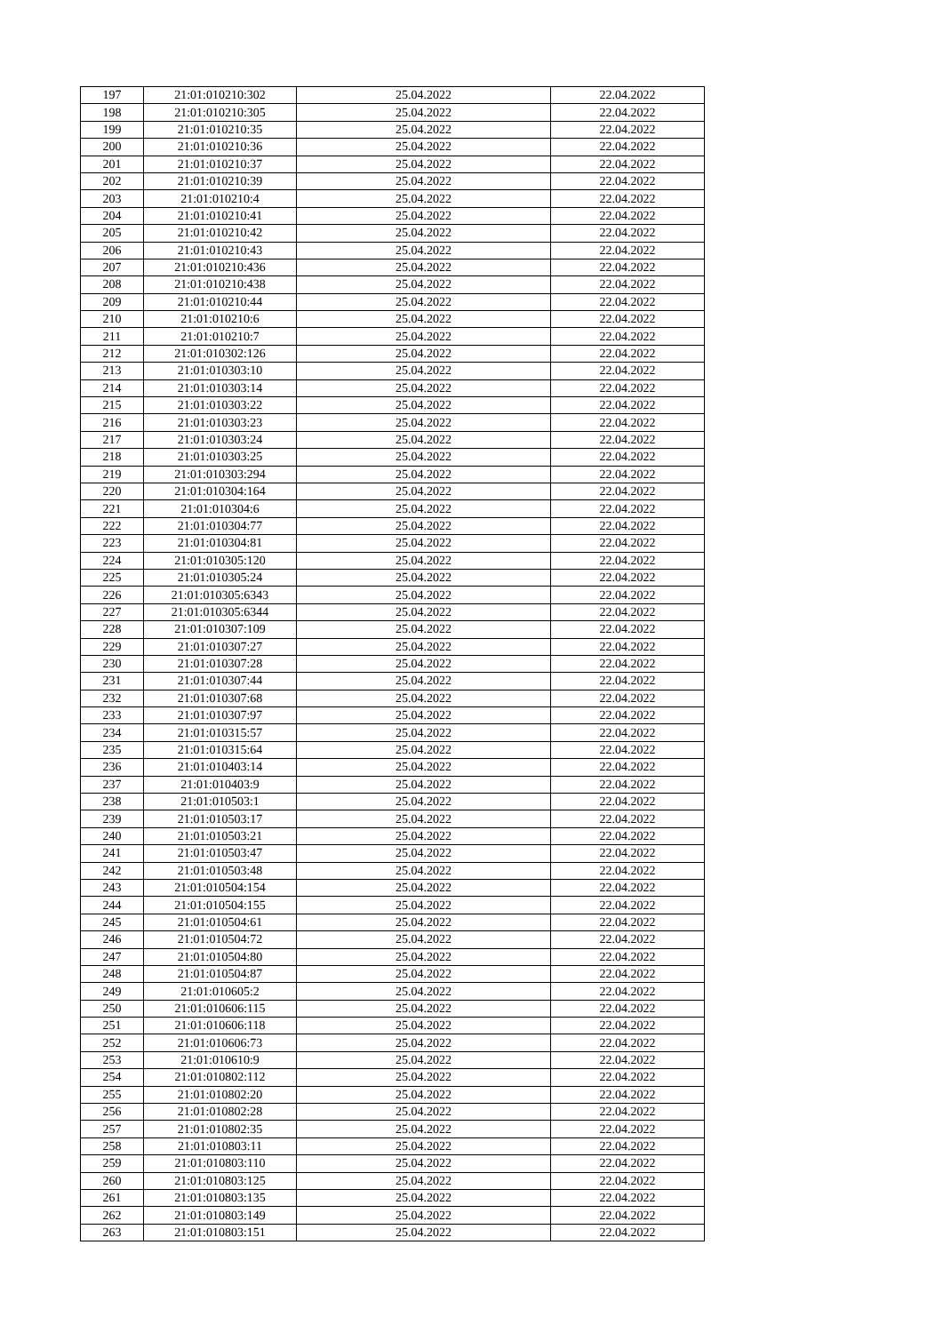| 197 | 21:01:010210:302 | 25.04.2022 | 22.04.2022 |
| 198 | 21:01:010210:305 | 25.04.2022 | 22.04.2022 |
| 199 | 21:01:010210:35 | 25.04.2022 | 22.04.2022 |
| 200 | 21:01:010210:36 | 25.04.2022 | 22.04.2022 |
| 201 | 21:01:010210:37 | 25.04.2022 | 22.04.2022 |
| 202 | 21:01:010210:39 | 25.04.2022 | 22.04.2022 |
| 203 | 21:01:010210:4 | 25.04.2022 | 22.04.2022 |
| 204 | 21:01:010210:41 | 25.04.2022 | 22.04.2022 |
| 205 | 21:01:010210:42 | 25.04.2022 | 22.04.2022 |
| 206 | 21:01:010210:43 | 25.04.2022 | 22.04.2022 |
| 207 | 21:01:010210:436 | 25.04.2022 | 22.04.2022 |
| 208 | 21:01:010210:438 | 25.04.2022 | 22.04.2022 |
| 209 | 21:01:010210:44 | 25.04.2022 | 22.04.2022 |
| 210 | 21:01:010210:6 | 25.04.2022 | 22.04.2022 |
| 211 | 21:01:010210:7 | 25.04.2022 | 22.04.2022 |
| 212 | 21:01:010302:126 | 25.04.2022 | 22.04.2022 |
| 213 | 21:01:010303:10 | 25.04.2022 | 22.04.2022 |
| 214 | 21:01:010303:14 | 25.04.2022 | 22.04.2022 |
| 215 | 21:01:010303:22 | 25.04.2022 | 22.04.2022 |
| 216 | 21:01:010303:23 | 25.04.2022 | 22.04.2022 |
| 217 | 21:01:010303:24 | 25.04.2022 | 22.04.2022 |
| 218 | 21:01:010303:25 | 25.04.2022 | 22.04.2022 |
| 219 | 21:01:010303:294 | 25.04.2022 | 22.04.2022 |
| 220 | 21:01:010304:164 | 25.04.2022 | 22.04.2022 |
| 221 | 21:01:010304:6 | 25.04.2022 | 22.04.2022 |
| 222 | 21:01:010304:77 | 25.04.2022 | 22.04.2022 |
| 223 | 21:01:010304:81 | 25.04.2022 | 22.04.2022 |
| 224 | 21:01:010305:120 | 25.04.2022 | 22.04.2022 |
| 225 | 21:01:010305:24 | 25.04.2022 | 22.04.2022 |
| 226 | 21:01:010305:6343 | 25.04.2022 | 22.04.2022 |
| 227 | 21:01:010305:6344 | 25.04.2022 | 22.04.2022 |
| 228 | 21:01:010307:109 | 25.04.2022 | 22.04.2022 |
| 229 | 21:01:010307:27 | 25.04.2022 | 22.04.2022 |
| 230 | 21:01:010307:28 | 25.04.2022 | 22.04.2022 |
| 231 | 21:01:010307:44 | 25.04.2022 | 22.04.2022 |
| 232 | 21:01:010307:68 | 25.04.2022 | 22.04.2022 |
| 233 | 21:01:010307:97 | 25.04.2022 | 22.04.2022 |
| 234 | 21:01:010315:57 | 25.04.2022 | 22.04.2022 |
| 235 | 21:01:010315:64 | 25.04.2022 | 22.04.2022 |
| 236 | 21:01:010403:14 | 25.04.2022 | 22.04.2022 |
| 237 | 21:01:010403:9 | 25.04.2022 | 22.04.2022 |
| 238 | 21:01:010503:1 | 25.04.2022 | 22.04.2022 |
| 239 | 21:01:010503:17 | 25.04.2022 | 22.04.2022 |
| 240 | 21:01:010503:21 | 25.04.2022 | 22.04.2022 |
| 241 | 21:01:010503:47 | 25.04.2022 | 22.04.2022 |
| 242 | 21:01:010503:48 | 25.04.2022 | 22.04.2022 |
| 243 | 21:01:010504:154 | 25.04.2022 | 22.04.2022 |
| 244 | 21:01:010504:155 | 25.04.2022 | 22.04.2022 |
| 245 | 21:01:010504:61 | 25.04.2022 | 22.04.2022 |
| 246 | 21:01:010504:72 | 25.04.2022 | 22.04.2022 |
| 247 | 21:01:010504:80 | 25.04.2022 | 22.04.2022 |
| 248 | 21:01:010504:87 | 25.04.2022 | 22.04.2022 |
| 249 | 21:01:010605:2 | 25.04.2022 | 22.04.2022 |
| 250 | 21:01:010606:115 | 25.04.2022 | 22.04.2022 |
| 251 | 21:01:010606:118 | 25.04.2022 | 22.04.2022 |
| 252 | 21:01:010606:73 | 25.04.2022 | 22.04.2022 |
| 253 | 21:01:010610:9 | 25.04.2022 | 22.04.2022 |
| 254 | 21:01:010802:112 | 25.04.2022 | 22.04.2022 |
| 255 | 21:01:010802:20 | 25.04.2022 | 22.04.2022 |
| 256 | 21:01:010802:28 | 25.04.2022 | 22.04.2022 |
| 257 | 21:01:010802:35 | 25.04.2022 | 22.04.2022 |
| 258 | 21:01:010803:11 | 25.04.2022 | 22.04.2022 |
| 259 | 21:01:010803:110 | 25.04.2022 | 22.04.2022 |
| 260 | 21:01:010803:125 | 25.04.2022 | 22.04.2022 |
| 261 | 21:01:010803:135 | 25.04.2022 | 22.04.2022 |
| 262 | 21:01:010803:149 | 25.04.2022 | 22.04.2022 |
| 263 | 21:01:010803:151 | 25.04.2022 | 22.04.2022 |